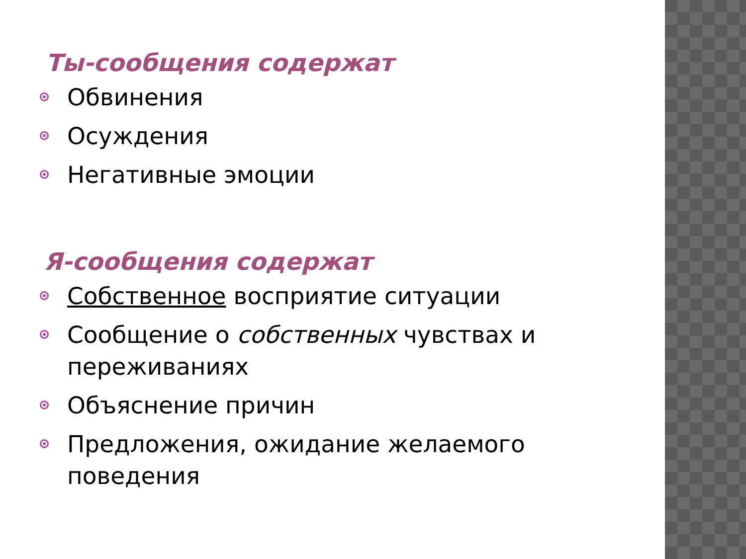Ты-сообщения содержат
Обвинения
Осуждения
Негативные эмоции
Я-сообщения содержат
Собственное восприятие ситуации
Сообщение о собственных чувствах и переживаниях
Объяснение причин
Предложения, ожидание желаемого поведения